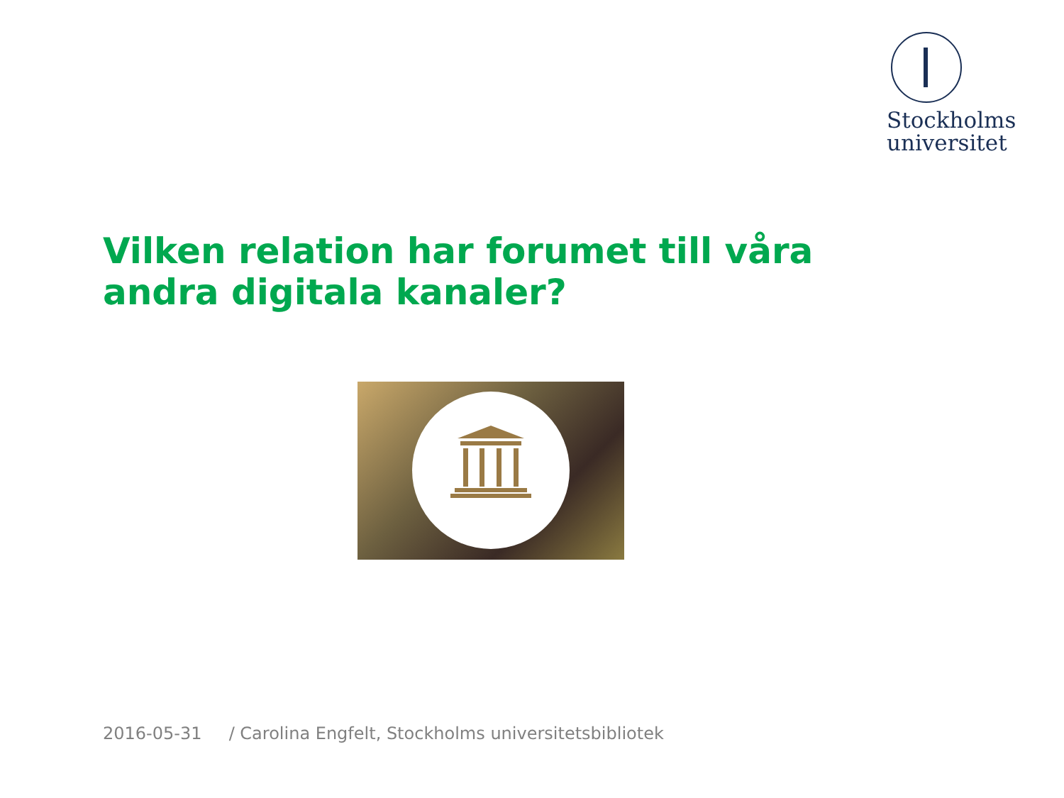Stockholms
universitet
Vilken relation har forumet till våra andra digitala kanaler?
2016-05-31 / Carolina Engfelt, Stockholms universitetsbibliotek